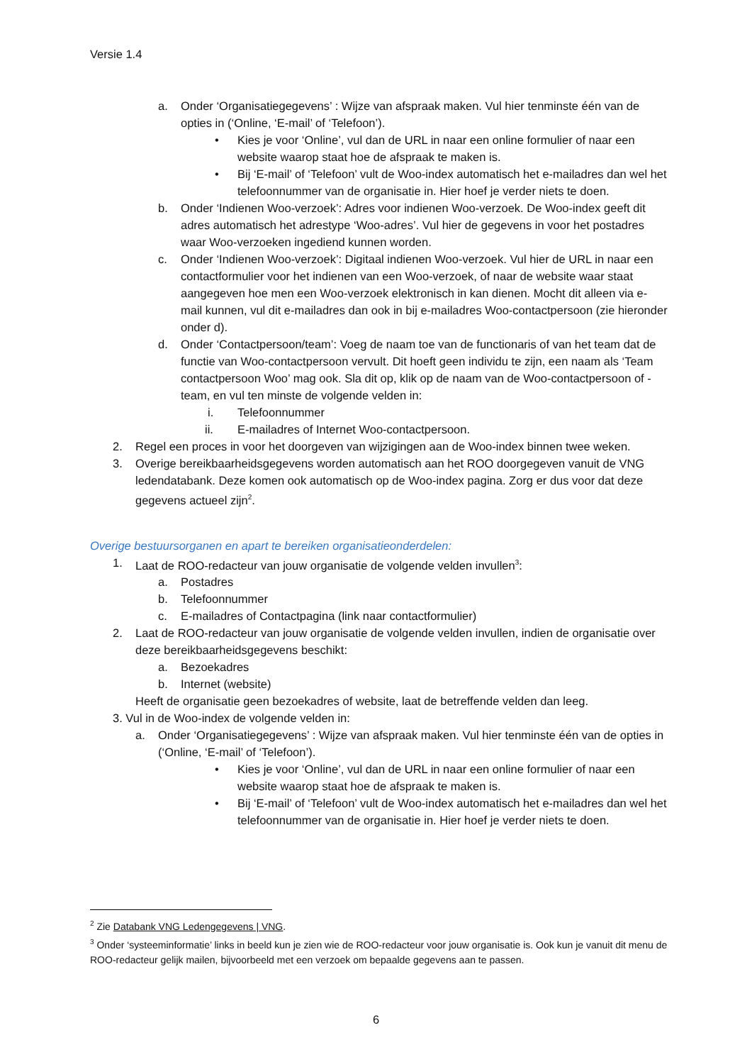Versie 1.4
a. Onder ‘Organisatiegegevens’ : Wijze van afspraak maken. Vul hier tenminste één van de opties in (‘Online, ‘E-mail’ of ‘Telefoon’).
• Kies je voor ‘Online’, vul dan de URL in naar een online formulier of naar een website waarop staat hoe de afspraak te maken is.
• Bij ‘E-mail’ of ‘Telefoon’ vult de Woo-index automatisch het e-mailadres dan wel het telefoonnummer van de organisatie in. Hier hoef je verder niets te doen.
b. Onder ‘Indienen Woo-verzoek’: Adres voor indienen Woo-verzoek. De Woo-index geeft dit adres automatisch het adrestype ‘Woo-adres’. Vul hier de gegevens in voor het postadres waar Woo-verzoeken ingediend kunnen worden.
c. Onder ‘Indienen Woo-verzoek’: Digitaal indienen Woo-verzoek. Vul hier de URL in naar een contactformulier voor het indienen van een Woo-verzoek, of naar de website waar staat aangegeven hoe men een Woo-verzoek elektronisch in kan dienen. Mocht dit alleen via e-mail kunnen, vul dit e-mailadres dan ook in bij e-mailadres Woo-contactpersoon (zie hieronder onder d).
d. Onder ‘Contactpersoon/team’: Voeg de naam toe van de functionaris of van het team dat de functie van Woo-contactpersoon vervult. Dit hoeft geen individu te zijn, een naam als ‘Team contactpersoon Woo’ mag ook. Sla dit op, klik op de naam van de Woo-contactpersoon of -team, en vul ten minste de volgende velden in:
i. Telefoonnummer
ii. E-mailadres of Internet Woo-contactpersoon.
2. Regel een proces in voor het doorgeven van wijzigingen aan de Woo-index binnen twee weken.
3. Overige bereikbaarheidsgegevens worden automatisch aan het ROO doorgegeven vanuit de VNG ledendatabank. Deze komen ook automatisch op de Woo-index pagina. Zorg er dus voor dat deze gegevens actueel zijn<sup>2</sup>.
Overige bestuursorganen en apart te bereiken organisatieonderdelen:
1. Laat de ROO-redacteur van jouw organisatie de volgende velden invullen<sup>3</sup>:
a. Postadres
b. Telefoonnummer
c. E-mailadres of Contactpagina (link naar contactformulier)
2. Laat de ROO-redacteur van jouw organisatie de volgende velden invullen, indien de organisatie over deze bereikbaarheidsgegevens beschikt:
a. Bezoekadres
b. Internet (website)
Heeft de organisatie geen bezoekadres of website, laat de betreffende velden dan leeg.
3. Vul in de Woo-index de volgende velden in:
a. Onder ‘Organisatiegegevens’ : Wijze van afspraak maken. Vul hier tenminste één van de opties in (‘Online, ‘E-mail’ of ‘Telefoon’).
• Kies je voor ‘Online’, vul dan de URL in naar een online formulier of naar een website waarop staat hoe de afspraak te maken is.
• Bij ‘E-mail’ of ‘Telefoon’ vult de Woo-index automatisch het e-mailadres dan wel het telefoonnummer van de organisatie in. Hier hoef je verder niets te doen.
<sup>2</sup> Zie Databank VNG Ledengegevens | VNG.
<sup>3</sup> Onder ‘systeeminformatie’ links in beeld kun je zien wie de ROO-redacteur voor jouw organisatie is. Ook kun je vanuit dit menu de ROO-redacteur gelijk mailen, bijvoorbeeld met een verzoek om bepaalde gegevens aan te passen.
6